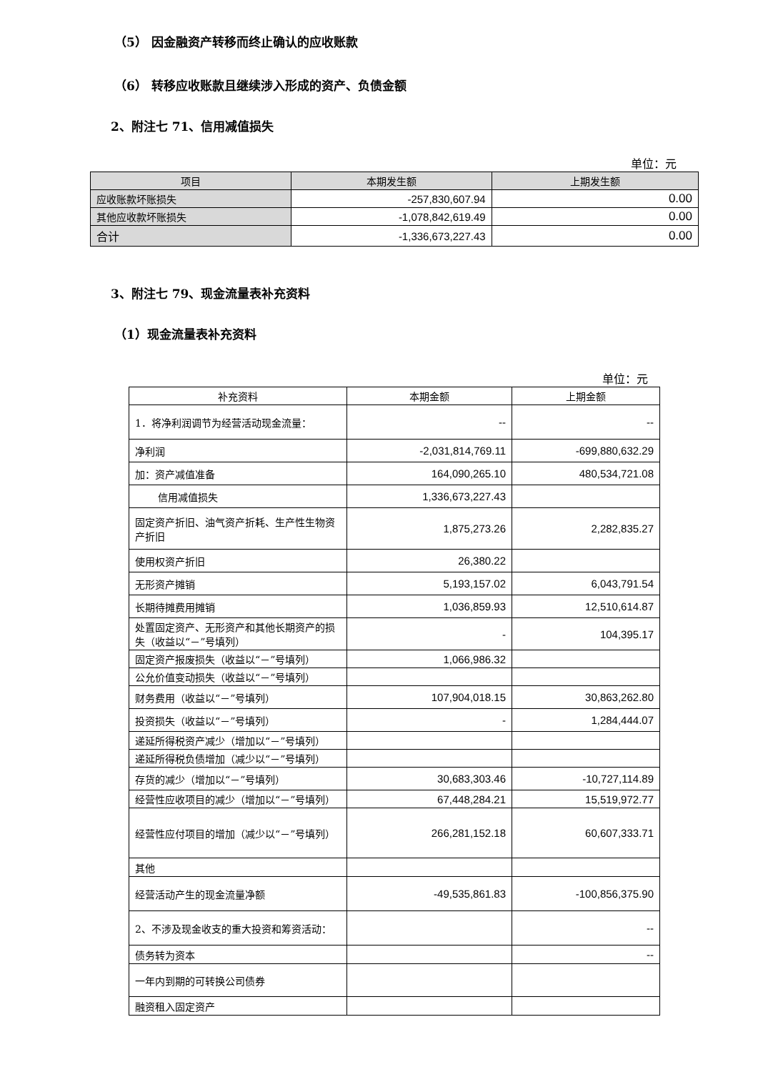（5） 因金融资产转移而终止确认的应收账款
（6） 转移应收账款且继续涉入形成的资产、负债金额
2、附注七 71、信用减值损失
单位：元
| 项目 | 本期发生额 | 上期发生额 |
| --- | --- | --- |
| 应收账款坏账损失 | -257,830,607.94 | 0.00 |
| 其他应收款坏账损失 | -1,078,842,619.49 | 0.00 |
| 合计 | -1,336,673,227.43 | 0.00 |
3、附注七 79、现金流量表补充资料
（1）现金流量表补充资料
单位：元
| 补充资料 | 本期金额 | 上期金额 |
| --- | --- | --- |
| 1．将净利润调节为经营活动现金流量： | -- | -- |
| 净利润 | -2,031,814,769.11 | -699,880,632.29 |
| 加：资产减值准备 | 164,090,265.10 | 480,534,721.08 |
| 信用减值损失 | 1,336,673,227.43 | |
| 固定资产折旧、油气资产折耗、生产性生物资产折旧 | 1,875,273.26 | 2,282,835.27 |
| 使用权资产折旧 | 26,380.22 | |
| 无形资产摊销 | 5,193,157.02 | 6,043,791.54 |
| 长期待摊费用摊销 | 1,036,859.93 | 12,510,614.87 |
| 处置固定资产、无形资产和其他长期资产的损失（收益以“－”号填列） | - | 104,395.17 |
| 固定资产报废损失（收益以“－”号填列） | 1,066,986.32 | |
| 公允价值变动损失（收益以“－”号填列） | | |
| 财务费用（收益以“－”号填列） | 107,904,018.15 | 30,863,262.80 |
| 投资损失（收益以“－”号填列） | - | 1,284,444.07 |
| 递延所得税资产减少（增加以“－”号填列） | | |
| 递延所得税负债增加（减少以“－”号填列） | | |
| 存货的减少（增加以“－”号填列） | 30,683,303.46 | -10,727,114.89 |
| 经营性应收项目的减少（增加以“－”号填列） | 67,448,284.21 | 15,519,972.77 |
| 经营性应付项目的增加（减少以“－”号填列） | 266,281,152.18 | 60,607,333.71 |
| 其他 | | |
| 经营活动产生的现金流量净额 | -49,535,861.83 | -100,856,375.90 |
| 2、不涉及现金收支的重大投资和筹资活动： | | -- |
| 债务转为资本 | | -- |
| 一年内到期的可转换公司债券 | | |
| 融资租入固定资产 | | |